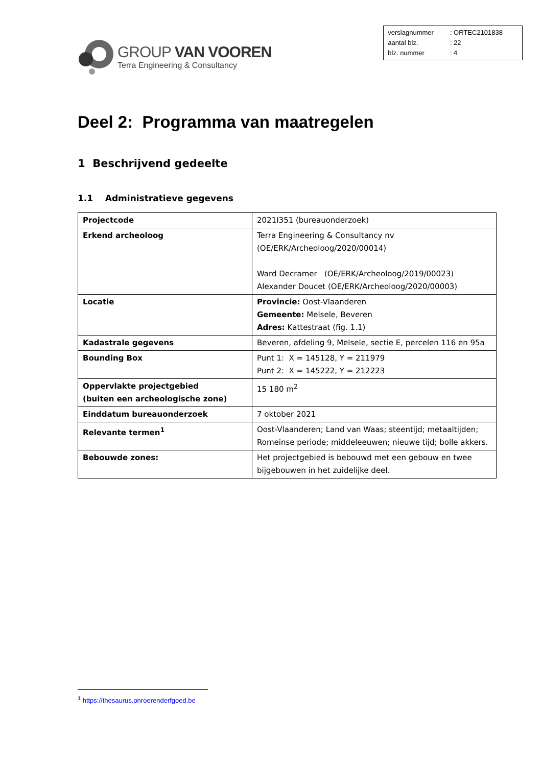GROUP VAN VOOREN
Terra Engineering & Consultancy
| verslagnummer | : ORTEC2101838 |
| aantal blz. | : 22 |
| blz. nummer | : 4 |
Deel 2: Programma van maatregelen
1 Beschrijvend gedeelte
1.1 Administratieve gegevens
| Projectcode | 2021I351 (bureauonderzoek) |
| Erkend archeoloog | Terra Engineering & Consultancy nv (OE/ERK/Archeoloog/2020/00014) Ward Decramer (OE/ERK/Archeoloog/2019/00023) Alexander Doucet (OE/ERK/Archeoloog/2020/00003) |
| Locatie | Provincie: Oost-Vlaanderen Gemeente: Melsele, Beveren Adres: Kattestraat (fig. 1.1) |
| Kadastrale gegevens | Beveren, afdeling 9, Melsele, sectie E, percelen 116 en 95a |
| Bounding Box | Punt 1: X = 145128, Y = 211979 Punt 2: X = 145222, Y = 212223 |
| Oppervlakte projectgebied (buiten een archeologische zone) | 15 180 m<sup>2</sup> |
| Einddatum bureauonderzoek | 7 oktober 2021 |
| Relevante termen<sup>1</sup> | Oost-Vlaanderen; Land van Waas; steentijd; metaaltijden; Romeinse periode; middeleeuwen; nieuwe tijd; bolle akkers. |
| Bebouwde zones: | Het projectgebied is bebouwd met een gebouw en twee bijgebouwen in het zuidelijke deel. |
<sup>1</sup> https://thesaurus.onroerenderfgoed.be